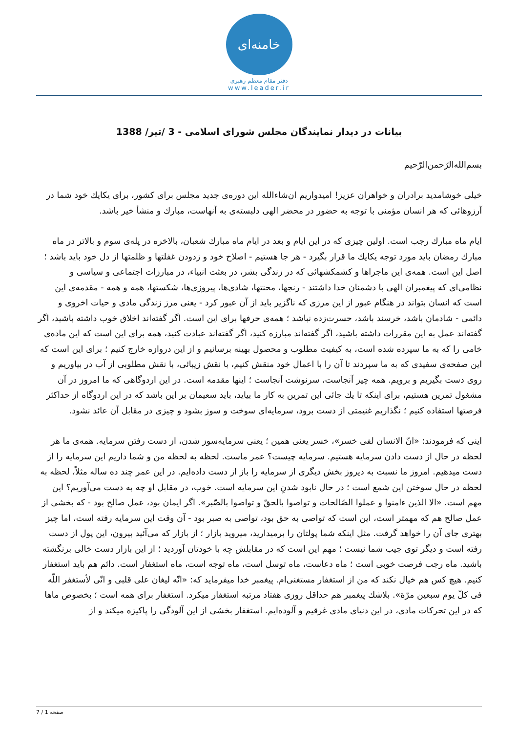خامنه‌ای
دفتر مقام معظم رهبری
www.leader.ir
بیانات در دیدار نمایندگان مجلس شورای اسلامی - 3 /تیر/ 1388
بسم‌الله‌الرّحمن‌الرّحیم
خیلی خوشامدید برادران و خواهران عزیز! امیدواریم ان‌شاءالله این دوره‌ی جدید مجلس برای کشور، برای یکایك خود شما در آرزوهائی که هر انسان مؤمنی با توجه به حضور در محضر الهی دلبسته‌ی به آنهاست، مبارك و منشأ خیر باشد.
ایام ماه مبارك رجب است. اولین چیزی که در این ایام و بعد در ایام ماه مبارك شعبان، بالاخره در پله‌ی سوم و بالاتر در ماه مبارك رمضان باید مورد توجه یکایك ما قرار بگیرد - هر جا هستیم - اصلاح خود و زدودن غفلتها و ظلمتها از دل خود باید باشد ؛ اصل این است. همه‌ی این ماجراها و کشمکشهائی که در زندگی بشر، در بعثت انبیاء، در مبارزات اجتماعی و سیاسی و نظامی‌ای که پیغمبران الهی با دشمنان خدا داشتند - رنجها، محنتها، شادی‌ها، پیروزی‌ها، شکستها، همه و همه - مقدمه‌ی این است که انسان بتواند در هنگام عبور از این مرزی که ناگزیر باید از آن عبور کرد - یعنی مرز زندگی مادی و حیات اخروی و دائمی - شادمان باشد، خرسند باشد، حسرت‌زده نباشد ؛ همه‌ی حرفها برای این است. اگر گفته‌اند اخلاق خوب داشته باشید، اگر گفته‌اند عمل به این مقررات داشته باشید، اگر گفته‌اند مبارزه کنید، اگر گفته‌اند عبادت کنید، همه برای این است که این ماده‌ی خامی را که به ما سپرده شده است، به کیفیت مطلوب و محصول بهینه برسانیم و از این دروازه خارج کنیم ؛ برای این است که این صفحه‌ی سفیدی که به ما سپردند تا آن را با اعمال خود منقش کنیم، با نقش زیبائی، با نقش مطلوبی از آب در بیاوریم و روی دست بگیریم و برویم. همه چیز آنجاست، سرنوشت آنجاست ؛ اینها مقدمه است. در این اردوگاهی که ما امروز در آن مشغول تمرین هستیم، برای اینکه تا یك جائی این تمرین به کار ما بیاید، باید سعیمان بر این باشد که در این اردوگاه از حداکثر فرصتها استفاده کنیم ؛ نگذاریم غنیمتی از دست برود، سرمایه‌ای سوخت و سوز بشود و چیزی در مقابل آن عائد نشود.
اینی که فرمودند: «انّ الانسان لفی خسر»، خسر یعنی همین ؛ یعنی سرمایه‌سوز شدن، از دست رفتن سرمایه. همه‌ی ما هر لحظه در حال از دست دادن سرمایه هستیم. سرمایه چیست؟ عمر ماست. لحظه به لحظه من و شما داریم این سرمایه را از دست میدهیم. امروز ما نسبت به دیروز بخش دیگری از سرمایه را باز از دست داده‌ایم. در این عمر چند ده ساله مثلاً، لحظه به لحظه در حال سوختن این شمع است ؛ در حال نابود شدنِ این سرمایه است. خوب، در مقابل او چه به دست می‌آوریم؟ این مهم است. «الا الذین ءامنوا و عملوا الصّالحات و تواصوا بالحقّ و تواصوا بالصّبر». اگر ایمان بود، عمل صالح بود - که بخشی از عمل صالح هم که مهمتر است، این است که تواصی به حق بود، تواصی به صبر بود - آن وقت این سرمایه رفته است، اما چیز بهتری جای آن را خواهد گرفت. مثل اینکه شما پولتان را برمیدارید، میروید بازار ؛ از بازار که می‌آئید بیرون، این پول از دست رفته است و دیگر توی جیب شما نیست ؛ مهم این است که در مقابلش چه با خودتان آوردید ؛ از این بازار دست خالی برنگشته باشید. ماه رجب فرصت خوبی است ؛ ماه دعاست، ماه توسل است، ماه توجه است، ماه استغفار است. دائم هم باید استغفار کنیم. هیچ کس هم خیال نکند که من از استغفار مستغنی‌ام. پیغمبر خدا میفرماید که: «انّه لیغان علی قلبی و انّی لأستغفر اللّه فی کلّ یوم سبعین مرّة». بلاشك پیغمبر هم حداقل روزی هفتاد مرتبه استغفار میکرد. استغفار برای همه است ؛ بخصوص ماها که در این تحرکات مادی، در این دنیای مادی غرقیم و آلوده‌ایم. استغفار بخشی از این آلودگی را پاکیزه میکند و از
صفحه 1 / 7